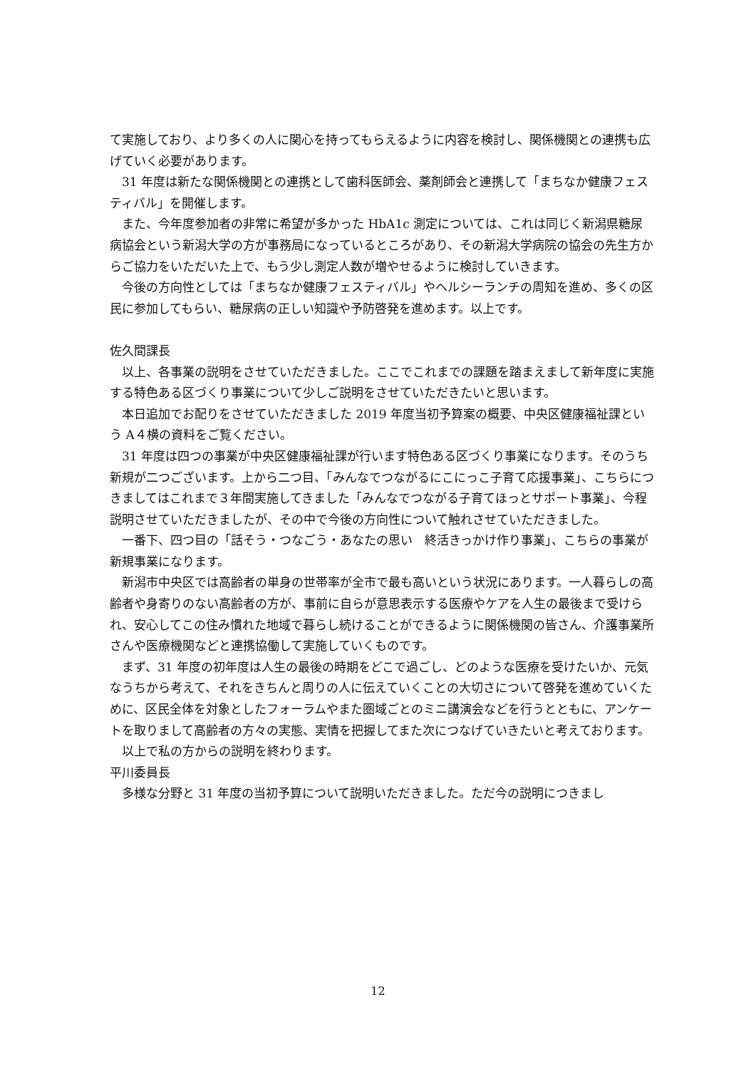て実施しており、より多くの人に関心を持ってもらえるように内容を検討し、関係機関との連携も広げていく必要があります。
31 年度は新たな関係機関との連携として歯科医師会、薬剤師会と連携して「まちなか健康フェスティバル」を開催します。
また、今年度参加者の非常に希望が多かった HbA1c 測定については、これは同じく新潟県糖尿病協会という新潟大学の方が事務局になっているところがあり、その新潟大学病院の協会の先生方からご協力をいただいた上で、もう少し測定人数が増やせるように検討していきます。
今後の方向性としては「まちなか健康フェスティバル」やヘルシーランチの周知を進め、多くの区民に参加してもらい、糖尿病の正しい知識や予防啓発を進めます。以上です。
佐久間課長
以上、各事業の説明をさせていただきました。ここでこれまでの課題を踏まえまして新年度に実施する特色ある区づくり事業について少しご説明をさせていただきたいと思います。
本日追加でお配りをさせていただきました 2019 年度当初予算案の概要、中央区健康福祉課という A４横の資料をご覧ください。
31 年度は四つの事業が中央区健康福祉課が行います特色ある区づくり事業になります。そのうち新規が二つございます。上から二つ目、「みんなでつながるにこにっこ子育て応援事業」、こちらにつきましてはこれまで３年間実施してきました「みんなでつながる子育てほっとサポート事業」、今程説明させていただきましたが、その中で今後の方向性について触れさせていただきました。
一番下、四つ目の「話そう・つなごう・あなたの思い　終活きっかけ作り事業」、こちらの事業が新規事業になります。
新潟市中央区では高齢者の単身の世帯率が全市で最も高いという状況にあります。一人暮らしの高齢者や身寄りのない高齢者の方が、事前に自らが意思表示する医療やケアを人生の最後まで受けられ、安心してこの住み慣れた地域で暮らし続けることができるように関係機関の皆さん、介護事業所さんや医療機関などと連携協働して実施していくものです。
まず、31 年度の初年度は人生の最後の時期をどこで過ごし、どのような医療を受けたいか、元気なうちから考えて、それをきちんと周りの人に伝えていくことの大切さについて啓発を進めていくために、区民全体を対象としたフォーラムやまた圏域ごとのミニ講演会などを行うとともに、アンケートを取りまして高齢者の方々の実態、実情を把握してまた次につなげていきたいと考えております。
以上で私の方からの説明を終わります。
平川委員長
多様な分野と 31 年度の当初予算について説明いただきました。ただ今の説明につきまし
12